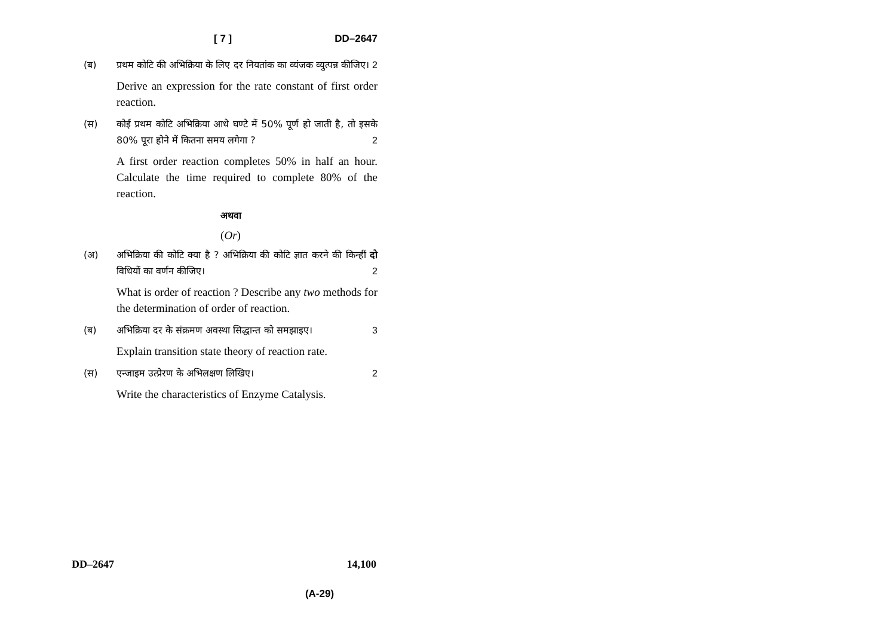[ 7 ] DD–2647
(ब) प्रथम कोटि की अभिक्रिया के लिए दर नियतांक का व्यंजक व्युत्पन्न कीजिए। 2
Derive an expression for the rate constant of first order reaction.
(स) कोई प्रथम कोटि अभिक्रिया आधे घण्टे में 50% पूर्ण हो जाती है, तो इसके 80% पूरा होने में कितना समय लगेगा ? 2
A first order reaction completes 50% in half an hour. Calculate the time required to complete 80% of the reaction.
अथवा
(Or)
(अ) अभिक्रिया की कोटि क्या है ? अभिक्रिया की कोटि ज्ञात करने की किन्हीं दो विधियों का वर्णन कीजिए। 2
What is order of reaction ? Describe any two methods for the determination of order of reaction.
(ब) अभिक्रिया दर के संक्रमण अवस्था सिद्धान्त को समझाइए। 3
Explain transition state theory of reaction rate.
(स) एन्जाइम उत्प्रेरण के अभिलक्षण लिखिए। 2
Write the characteristics of Enzyme Catalysis.
DD–2647 14,100
(A-29)